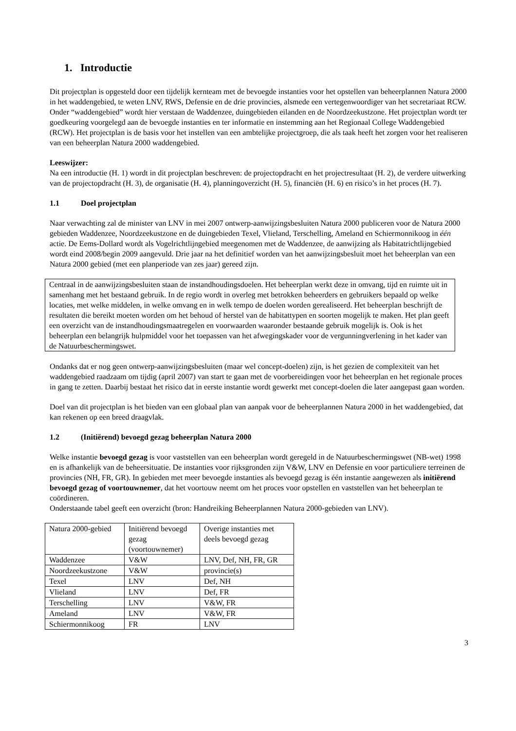1. Introductie
Dit projectplan is opgesteld door een tijdelijk kernteam met de bevoegde instanties voor het opstellen van beheerplannen Natura 2000 in het waddengebied, te weten LNV, RWS, Defensie en de drie provincies, alsmede een vertegenwoordiger van het secretariaat RCW. Onder “waddengebied” wordt hier verstaan de Waddenzee, duingebieden eilanden en de Noordzeekustzone. Het projectplan wordt ter goedkeuring voorgelegd aan de bevoegde instanties en ter informatie en instemming aan het Regionaal College Waddengebied (RCW). Het projectplan is de basis voor het instellen van een ambtelijke projectgroep, die als taak heeft het zorgen voor het realiseren van een beheerplan Natura 2000 waddengebied.
Leeswijzer:
Na een introductie (H. 1) wordt in dit projectplan beschreven: de projectopdracht en het projectresultaat (H. 2), de verdere uitwerking van de projectopdracht (H. 3), de organisatie (H. 4), planningoverzicht (H. 5), financiën (H. 6) en risico’s in het proces (H. 7).
1.1 Doel projectplan
Naar verwachting zal de minister van LNV in mei 2007 ontwerp-aanwijzingsbesluiten Natura 2000 publiceren voor de Natura 2000 gebieden Waddenzee, Noordzeekustzone en de duingebieden Texel, Vlieland, Terschelling, Ameland en Schiermonnikoog in één actie. De Eems-Dollard wordt als Vogelrichtlijngebied meegenomen met de Waddenzee, de aanwijzing als Habitatrichtlijngebied wordt eind 2008/begin 2009 aangevuld. Drie jaar na het definitief worden van het aanwijzingsbesluit moet het beheerplan van een Natura 2000 gebied (met een planperiode van zes jaar) gereed zijn.
Centraal in de aanwijzingsbesluiten staan de instandhoudingsdoelen. Het beheerplan werkt deze in omvang, tijd en ruimte uit in samenhang met het bestaand gebruik. In de regio wordt in overleg met betrokken beheerders en gebruikers bepaald op welke locaties, met welke middelen, in welke omvang en in welk tempo de doelen worden gerealiseerd. Het beheerplan beschrijft de resultaten die bereikt moeten worden om het behoud of herstel van de habitattypen en soorten mogelijk te maken. Het plan geeft een overzicht van de instandhoudingsmaatregelen en voorwaarden waaronder bestaande gebruik mogelijk is. Ook is het beheerplan een belangrijk hulpmiddel voor het toepassen van het afwegingskader voor de vergunningverlening in het kader van de Natuurbeschermingswet.
Ondanks dat er nog geen ontwerp-aanwijzingsbesluiten (maar wel concept-doelen) zijn, is het gezien de complexiteit van het waddengebied raadzaam om tijdig (april 2007) van start te gaan met de voorbereidingen voor het beheerplan en het regionale proces in gang te zetten. Daarbij bestaat het risico dat in eerste instantie wordt gewerkt met concept-doelen die later aangepast gaan worden.
Doel van dit projectplan is het bieden van een globaal plan van aanpak voor de beheerplannen Natura 2000 in het waddengebied, dat kan rekenen op een breed draagvlak.
1.2 (Initiërend) bevoegd gezag beheerplan Natura 2000
Welke instantie bevoegd gezag is voor vaststellen van een beheerplan wordt geregeld in de Natuurbeschermingswet (NB-wet) 1998 en is afhankelijk van de beheersituatie. De instanties voor rijksgronden zijn V&W, LNV en Defensie en voor particuliere terreinen de provincies (NH, FR, GR). In gebieden met meer bevoegde instanties als bevoegd gezag is één instantie aangewezen als initiërend bevoegd gezag of voortouwnemer, dat het voortouw neemt om het proces voor opstellen en vaststellen van het beheerplan te coördineren.
Onderstaande tabel geeft een overzicht (bron: Handreiking Beheerplannen Natura 2000-gebieden van LNV).
| Natura 2000-gebied | Initiërend bevoegd gezag (voortouwnemer) | Overige instanties met deels bevoegd gezag |
| Waddenzee | V&W | LNV, Def, NH, FR, GR |
| Noordzeekustzone | V&W | provincie(s) |
| Texel | LNV | Def, NH |
| Vlieland | LNV | Def, FR |
| Terschelling | LNV | V&W, FR |
| Ameland | LNV | V&W, FR |
| Schiermonnikoog | FR | LNV |
3